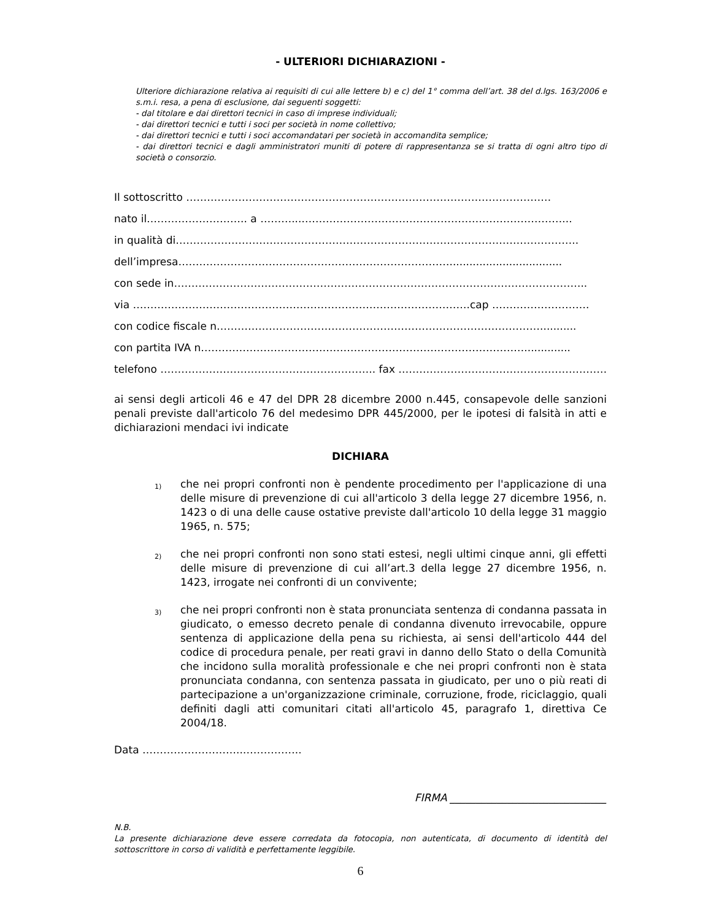- ULTERIORI DICHIARAZIONI -
Ulteriore dichiarazione relativa ai requisiti di cui alle lettere b) e c) del 1° comma dell’art. 38 del d.lgs. 163/2006 e s.m.i. resa, a pena di esclusione, dai seguenti soggetti:
- dal titolare e dai direttori tecnici in caso di imprese individuali;
- dai direttori tecnici e tutti i soci per società in nome collettivo;
- dai direttori tecnici e tutti i soci accomandatari per società in accomandita semplice;
- dai direttori tecnici e dagli amministratori muniti di potere di rappresentanza se si tratta di ogni altro tipo di società o consorzio.
Il sottoscritto ……………………………………………………………………………………………
nato il……………………….. a ………...…………………………………………………………………...
in qualità di……………………………………………………………………………………………………..
dell’impresa……………………………………………………………………..................................
con sede in………………………………………………………………………………………………………..
via …………………………………………………………………………………….cap ……………………….
con codice fiscale n…………………………………………………………………………………...........
con partita IVA n…………………………………………………………………………………..............
telefono …………………………………………………….. fax …………………………………………………….
ai sensi degli articoli 46 e 47 del DPR 28 dicembre 2000 n.445, consapevole delle sanzioni penali previste dall'articolo 76 del medesimo DPR 445/2000, per le ipotesi di falsità in atti e dichiarazioni mendaci ivi indicate
DICHIARA
1) che nei propri confronti non è pendente procedimento per l'applicazione di una delle misure di prevenzione di cui all'articolo 3 della legge 27 dicembre 1956, n. 1423 o di una delle cause ostative previste dall'articolo 10 della legge 31 maggio 1965, n. 575;
2) che nei propri confronti non sono stati estesi, negli ultimi cinque anni, gli effetti delle misure di prevenzione di cui all’art.3 della legge 27 dicembre 1956, n. 1423, irrogate nei confronti di un convivente;
3) che nei propri confronti non è stata pronunciata sentenza di condanna passata in giudicato, o emesso decreto penale di condanna divenuto irrevocabile, oppure sentenza di applicazione della pena su richiesta, ai sensi dell'articolo 444 del codice di procedura penale, per reati gravi in danno dello Stato o della Comunità che incidono sulla moralità professionale e che nei propri confronti non è stata pronunciata condanna, con sentenza passata in giudicato, per uno o più reati di partecipazione a un'organizzazione criminale, corruzione, frode, riciclaggio, quali definiti dagli atti comunitari citati all'articolo 45, paragrafo 1, direttiva Ce 2004/18.
Data ………………………..……………..
FIRMA ______________________________
N.B.
La presente dichiarazione deve essere corredata da fotocopia, non autenticata, di documento di identità del sottoscrittore in corso di validità e perfettamente leggibile.
6